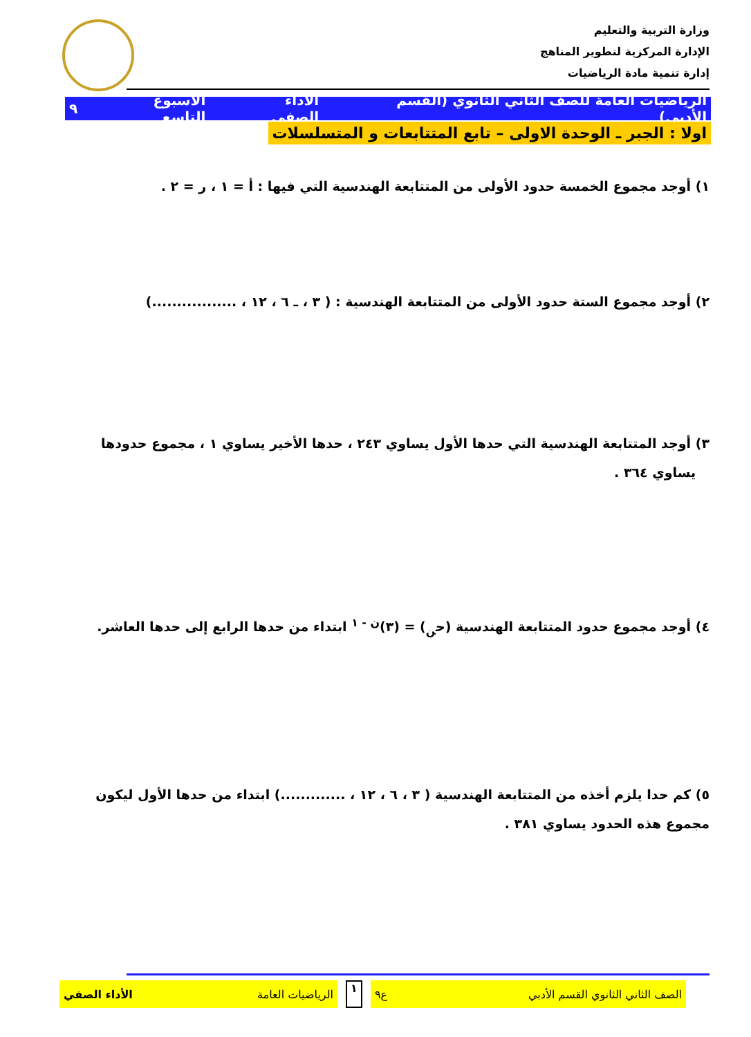وزارة التربية والتعليم
الإدارة المركزية لتطوير المناهج
إدارة تنمية مادة الرياضيات
الرياضيات العامة للصف الثاني الثانوي (القسم الأدبي) الأداء الصفي الأسبوع التاسع ٩
اولا : الجبر ـ الوحدة الاولى – تابع المتتابعات و المتسلسلات
١) أوجد مجموع الخمسة حدود الأولى من المتتابعة الهندسية التي فيها : أ = ١ ، ر = ٢ .
٢) أوجد مجموع الستة حدود الأولى من المتتابعة الهندسية : ( ٣ ، ـ ٦ ، ١٢ ، .................)
٣) أوجد المتتابعة الهندسية التي حدها الأول يساوي ٢٤٣ ، حدها الأخير يساوي ١ ، مجموع حدودها
يساوي ٣٦٤ .
٤) أوجد مجموع حدود المتتابعة الهندسية (ح<sub>ن</sub>) = (٣)<sup>ن - ١</sup> ابتداء من حدها الرابع إلى حدها العاشر.
٥) كم حدا يلزم أخذه من المتتابعة الهندسية ( ٣ ، ٦ ، ١٢ ، .............) ابتداء من حدها الأول ليكون مجموع هذه الحدود يساوي ٣٨١ .
الصف الثاني الثانوي القسم الأدبي ع٩
١
الرياضيات العامة الأداء الصفي